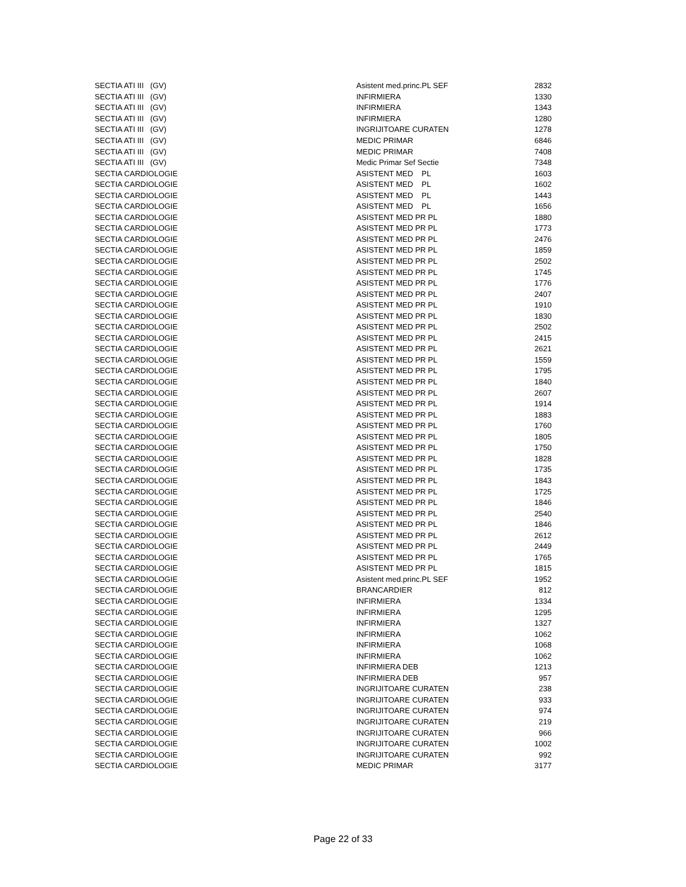| SECTIA ATI III (GV) | Asistent med.princ.PL SEF | 2832 |
| SECTIA ATI III (GV) | INFIRMIERA | 1330 |
| SECTIA ATI III (GV) | INFIRMIERA | 1343 |
| SECTIA ATI III (GV) | INFIRMIERA | 1280 |
| SECTIA ATI III (GV) | INGRIJITOARE CURATEN | 1278 |
| SECTIA ATI III (GV) | MEDIC PRIMAR | 6846 |
| SECTIA ATI III (GV) | MEDIC PRIMAR | 7408 |
| SECTIA ATI III (GV) | Medic Primar Sef Sectie | 7348 |
| SECTIA CARDIOLOGIE | ASISTENT MED PL | 1603 |
| SECTIA CARDIOLOGIE | ASISTENT MED PL | 1602 |
| SECTIA CARDIOLOGIE | ASISTENT MED PL | 1443 |
| SECTIA CARDIOLOGIE | ASISTENT MED PL | 1656 |
| SECTIA CARDIOLOGIE | ASISTENT MED PR PL | 1880 |
| SECTIA CARDIOLOGIE | ASISTENT MED PR PL | 1773 |
| SECTIA CARDIOLOGIE | ASISTENT MED PR PL | 2476 |
| SECTIA CARDIOLOGIE | ASISTENT MED PR PL | 1859 |
| SECTIA CARDIOLOGIE | ASISTENT MED PR PL | 2502 |
| SECTIA CARDIOLOGIE | ASISTENT MED PR PL | 1745 |
| SECTIA CARDIOLOGIE | ASISTENT MED PR PL | 1776 |
| SECTIA CARDIOLOGIE | ASISTENT MED PR PL | 2407 |
| SECTIA CARDIOLOGIE | ASISTENT MED PR PL | 1910 |
| SECTIA CARDIOLOGIE | ASISTENT MED PR PL | 1830 |
| SECTIA CARDIOLOGIE | ASISTENT MED PR PL | 2502 |
| SECTIA CARDIOLOGIE | ASISTENT MED PR PL | 2415 |
| SECTIA CARDIOLOGIE | ASISTENT MED PR PL | 2621 |
| SECTIA CARDIOLOGIE | ASISTENT MED PR PL | 1559 |
| SECTIA CARDIOLOGIE | ASISTENT MED PR PL | 1795 |
| SECTIA CARDIOLOGIE | ASISTENT MED PR PL | 1840 |
| SECTIA CARDIOLOGIE | ASISTENT MED PR PL | 2607 |
| SECTIA CARDIOLOGIE | ASISTENT MED PR PL | 1914 |
| SECTIA CARDIOLOGIE | ASISTENT MED PR PL | 1883 |
| SECTIA CARDIOLOGIE | ASISTENT MED PR PL | 1760 |
| SECTIA CARDIOLOGIE | ASISTENT MED PR PL | 1805 |
| SECTIA CARDIOLOGIE | ASISTENT MED PR PL | 1750 |
| SECTIA CARDIOLOGIE | ASISTENT MED PR PL | 1828 |
| SECTIA CARDIOLOGIE | ASISTENT MED PR PL | 1735 |
| SECTIA CARDIOLOGIE | ASISTENT MED PR PL | 1843 |
| SECTIA CARDIOLOGIE | ASISTENT MED PR PL | 1725 |
| SECTIA CARDIOLOGIE | ASISTENT MED PR PL | 1846 |
| SECTIA CARDIOLOGIE | ASISTENT MED PR PL | 2540 |
| SECTIA CARDIOLOGIE | ASISTENT MED PR PL | 1846 |
| SECTIA CARDIOLOGIE | ASISTENT MED PR PL | 2612 |
| SECTIA CARDIOLOGIE | ASISTENT MED PR PL | 2449 |
| SECTIA CARDIOLOGIE | ASISTENT MED PR PL | 1765 |
| SECTIA CARDIOLOGIE | ASISTENT MED PR PL | 1815 |
| SECTIA CARDIOLOGIE | Asistent med.princ.PL SEF | 1952 |
| SECTIA CARDIOLOGIE | BRANCARDIER | 812 |
| SECTIA CARDIOLOGIE | INFIRMIERA | 1334 |
| SECTIA CARDIOLOGIE | INFIRMIERA | 1295 |
| SECTIA CARDIOLOGIE | INFIRMIERA | 1327 |
| SECTIA CARDIOLOGIE | INFIRMIERA | 1062 |
| SECTIA CARDIOLOGIE | INFIRMIERA | 1068 |
| SECTIA CARDIOLOGIE | INFIRMIERA | 1062 |
| SECTIA CARDIOLOGIE | INFIRMIERA DEB | 1213 |
| SECTIA CARDIOLOGIE | INFIRMIERA DEB | 957 |
| SECTIA CARDIOLOGIE | INGRIJITOARE CURATEN | 238 |
| SECTIA CARDIOLOGIE | INGRIJITOARE CURATEN | 933 |
| SECTIA CARDIOLOGIE | INGRIJITOARE CURATEN | 974 |
| SECTIA CARDIOLOGIE | INGRIJITOARE CURATEN | 219 |
| SECTIA CARDIOLOGIE | INGRIJITOARE CURATEN | 966 |
| SECTIA CARDIOLOGIE | INGRIJITOARE CURATEN | 1002 |
| SECTIA CARDIOLOGIE | INGRIJITOARE CURATEN | 992 |
| SECTIA CARDIOLOGIE | MEDIC PRIMAR | 3177 |
Page 22 of 33